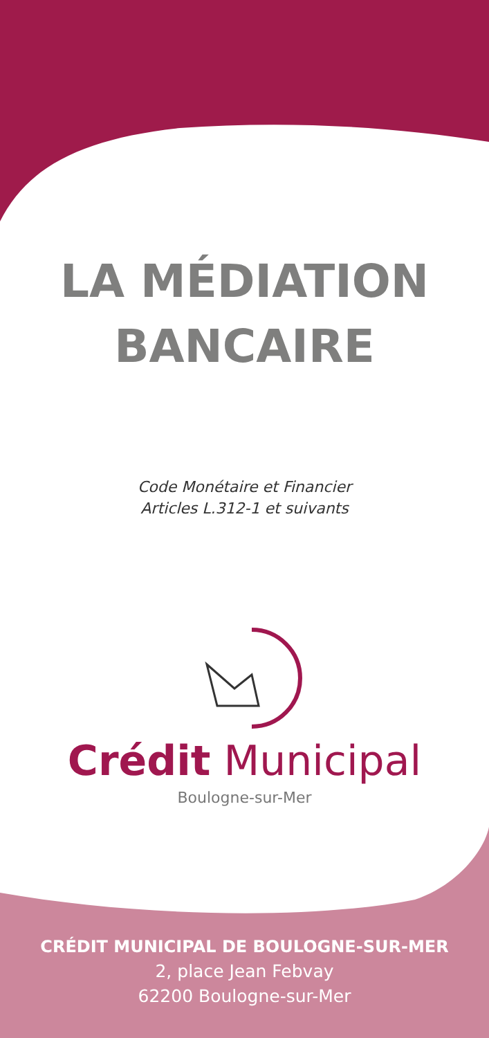LA MÉDIATION
BANCAIRE
Code Monétaire et Financier
Articles L.312-1 et suivants
Crédit Municipal
Boulogne-sur-Mer
CRÉDIT MUNICIPAL DE BOULOGNE-SUR-MER
2, place Jean Febvay
62200 Boulogne-sur-Mer